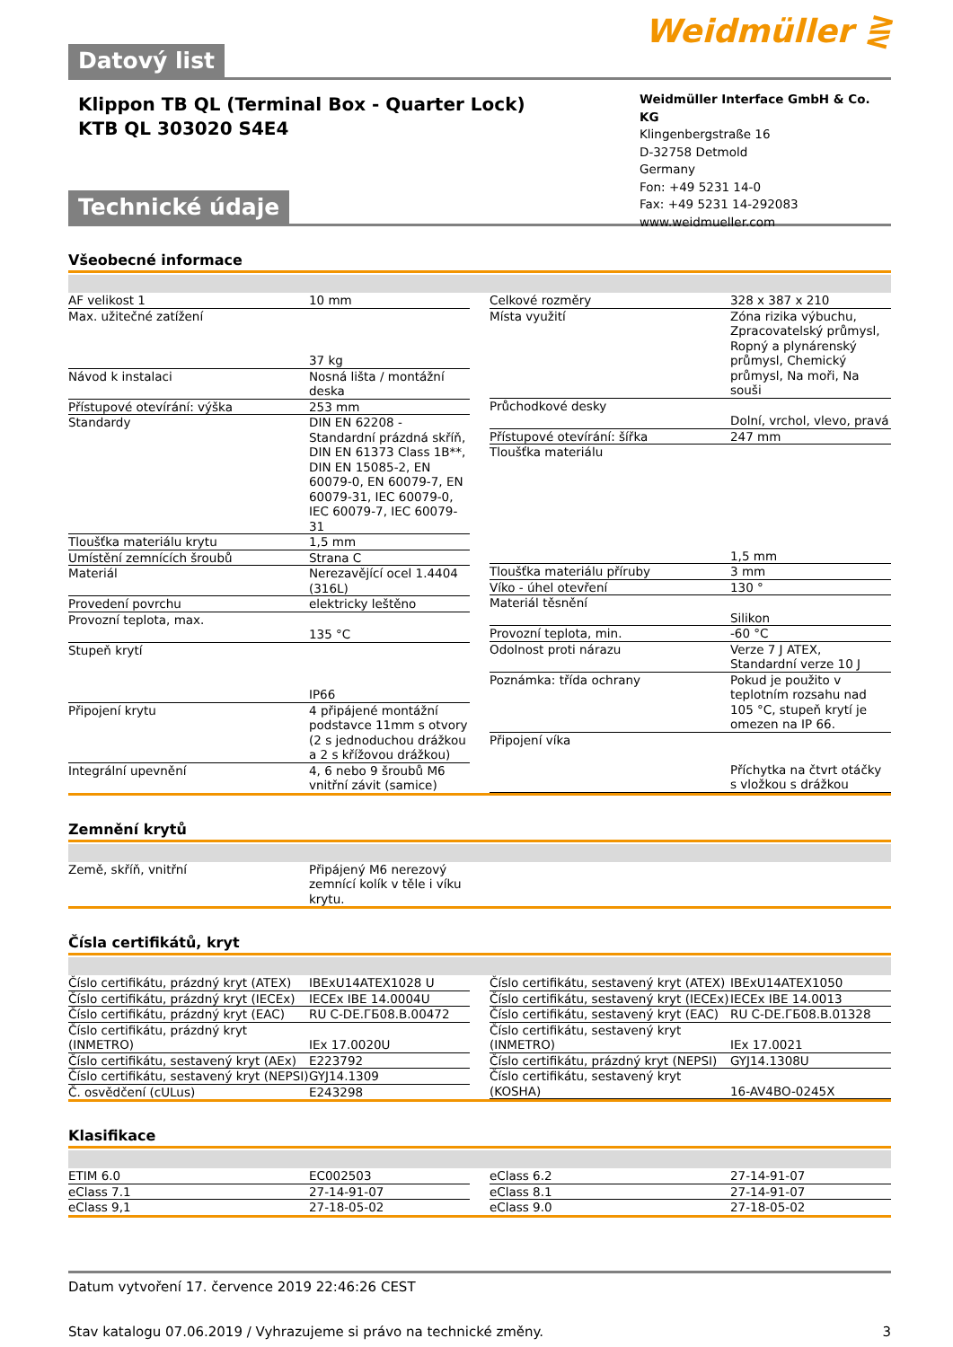Datový list
Weidmüller ⋛
Klippon TB QL (Terminal Box - Quarter Lock)
KTB QL 303020 S4E4
Weidmüller Interface GmbH & Co. KG
Klingenbergstraße 16
D-32758 Detmold
Germany
Fon: +49 5231 14-0
Fax: +49 5231 14-292083
www.weidmueller.com
Technické údaje
Všeobecné informace
| AF velikost 1 | 10 mm |
| Max. užitečné zatížení | 37 kg |
| Návod k instalaci | Nosná lišta / montážní deska |
| Přístupové otevírání: výška | 253 mm |
| Standardy | DIN EN 62208 - Standardní prázdná skříň, DIN EN 61373 Class 1B**, DIN EN 15085-2, EN 60079-0, EN 60079-7, EN 60079-31, IEC 60079-0, IEC 60079-7, IEC 60079-31 |
| Tloušťka materiálu krytu | 1,5 mm |
| Umístění zemnících šroubů | Strana C |
| Materiál | Nerezavějící ocel 1.4404 (316L) |
| Provedení povrchu | elektricky leštěno |
| Provozní teplota, max. | 135 °C |
| Stupeň krytí | IP66 |
| Připojení krytu | 4 připájené montážní podstavce 11mm s otvory (2 s jednoduchou drážkou a 2 s křížovou drážkou) |
| Integrální upevnění | 4, 6 nebo 9 šroubů M6 vnitřní závit (samice) |
| Celkové rozměry | 328 x 387 x 210 |
| Místa využití | Zóna rizika výbuchu, Zpracovatelský průmysl, Ropný a plynárenský průmysl, Chemický průmysl, Na moři, Na souši |
| Průchodkové desky | Dolní, vrchol, vlevo, pravá |
| Přístupové otevírání: šířka | 247 mm |
| Tloušťka materiálu | 1,5 mm |
| Tloušťka materiálu příruby | 3 mm |
| Víko - úhel otevření | 130 ° |
| Materiál těsnění | Silikon |
| Provozní teplota, min. | -60 °C |
| Odolnost proti nárazu | Verze 7 J ATEX, Standardní verze 10 J |
| Poznámka: třída ochrany | Pokud je použito v teplotním rozsahu nad 105 °C, stupeň krytí je omezen na IP 66. |
| Připojení víka | Příchytka na čtvrt otáčky s vložkou s drážkou |
Zemnění krytů
| Země, skříň, vnitřní | Připájený M6 nerezový zemnící kolík v těle i víku krytu. |
Čísla certifikátů, kryt
| Číslo certifikátu, prázdný kryt (ATEX) | IBExU14ATEX1028 U |
| Číslo certifikátu, prázdný kryt (IECEx) | IECEx IBE 14.0004U |
| Číslo certifikátu, prázdný kryt (EAC) | RU C-DE.ГБ08.В.00472 |
| Číslo certifikátu, prázdný kryt (INMETRO) | IEx 17.0020U |
| Číslo certifikátu, sestavený kryt (AEx) | E223792 |
| Číslo certifikátu, sestavený kryt (NEPSI) | GYJ14.1309 |
| Č. osvědčení (cULus) | E243298 |
| Číslo certifikátu, sestavený kryt (ATEX) | IBExU14ATEX1050 |
| Číslo certifikátu, sestavený kryt (IECEx) | IECEx IBE 14.0013 |
| Číslo certifikátu, sestavený kryt (EAC) | RU C-DE.ГБ08.В.01328 |
| Číslo certifikátu, sestavený kryt (INMETRO) | IEx 17.0021 |
| Číslo certifikátu, prázdný kryt (NEPSI) | GYJ14.1308U |
| Číslo certifikátu, sestavený kryt (KOSHA) | 16-AV4BO-0245X |
Klasifikace
| ETIM 6.0 | EC002503 |
| eClass 7.1 | 27-14-91-07 |
| eClass 9,1 | 27-18-05-02 |
| eClass 6.2 | 27-14-91-07 |
| eClass 8.1 | 27-14-91-07 |
| eClass 9.0 | 27-18-05-02 |
Datum vytvoření 17. července 2019 22:46:26 CEST
Stav katalogu 07.06.2019 / Vyhrazujeme si právo na technické změny. 3